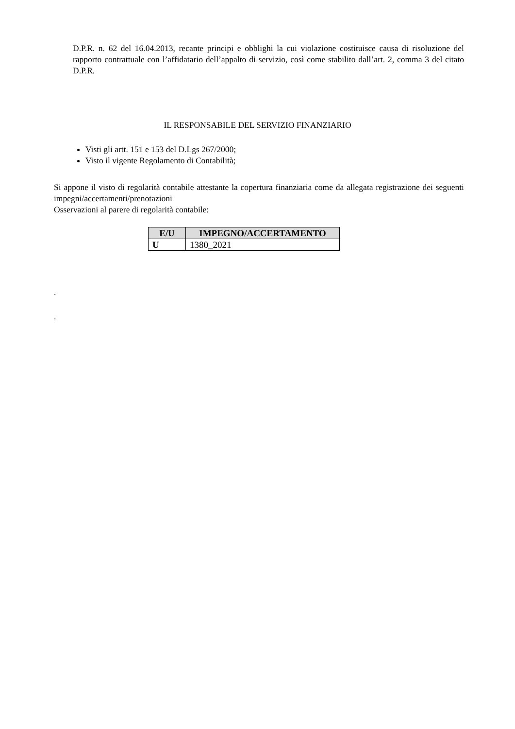D.P.R. n. 62 del 16.04.2013, recante principi e obblighi la cui violazione costituisce causa di risoluzione del rapporto contrattuale con l’affidatario dell’appalto di servizio, così come stabilito dall’art. 2, comma 3 del citato D.P.R.
IL RESPONSABILE DEL SERVIZIO FINANZIARIO
Visti gli artt. 151 e 153 del D.Lgs 267/2000;
Visto il vigente Regolamento di Contabilità;
Si appone il visto di regolarità contabile attestante la copertura finanziaria come da allegata registrazione dei seguenti impegni/accertamenti/prenotazioni
Osservazioni al parere di regolarità contabile:
| E/U | IMPEGNO/ACCERTAMENTO |
| --- | --- |
| U | 1380_2021 |
.
.